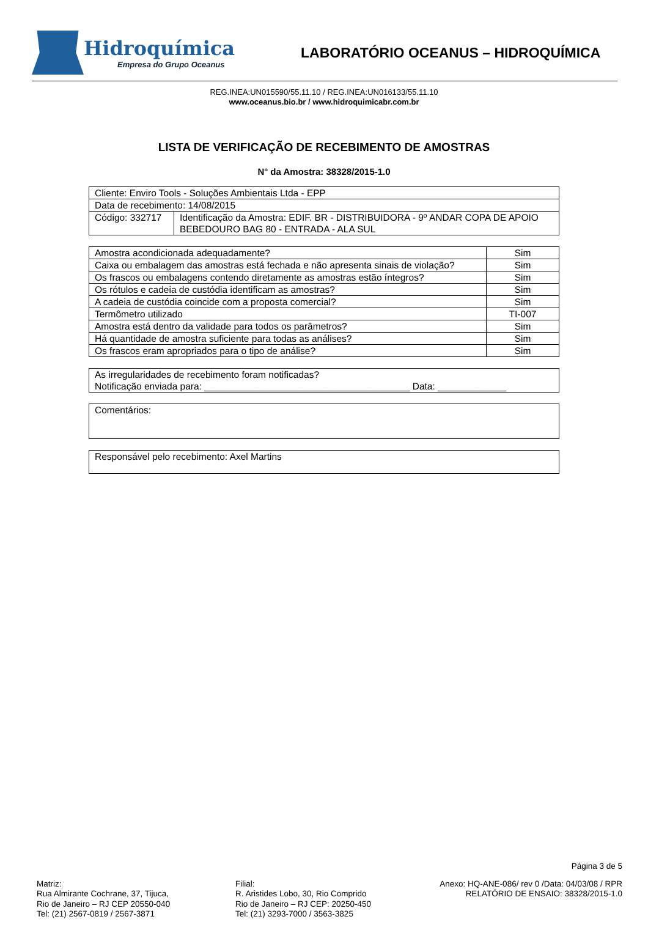Hidroquímica
Empresa do Grupo Oceanus
LABORATÓRIO OCEANUS – HIDROQUÍMICA
REG.INEA:UN015590/55.11.10 / REG.INEA:UN016133/55.11.10
www.oceanus.bio.br / www.hidroquimicabr.com.br
LISTA DE VERIFICAÇÃO DE RECEBIMENTO DE AMOSTRAS
N° da Amostra: 38328/2015-1.0
| Cliente: Enviro Tools - Soluções Ambientais Ltda - EPP | |
| Data de recebimento: 14/08/2015 | |
| Código: 332717 | Identificação da Amostra: EDIF. BR - DISTRIBUIDORA - 9º ANDAR COPA DE APOIO BEBEDOURO BAG 80 - ENTRADA - ALA SUL |
| Amostra acondicionada adequadamente? | Sim |
| Caixa ou embalagem das amostras está fechada e não apresenta sinais de violação? | Sim |
| Os frascos ou embalagens contendo diretamente as amostras estão íntegros? | Sim |
| Os rótulos e cadeia de custódia identificam as amostras? | Sim |
| A cadeia de custódia coincide com a proposta comercial? | Sim |
| Termômetro utilizado | TI-007 |
| Amostra está dentro da validade para todos os parâmetros? | Sim |
| Há quantidade de amostra suficiente para todas as análises? | Sim |
| Os frascos eram apropriados para o tipo de análise? | Sim |
| As irregularidades de recebimento foram notificadas? Notificação enviada para: _______________________________________ Data: _____________ |
| Comentários: |
| Responsável pelo recebimento: Axel Martins |
Página 3 de 5
Matriz:
Rua Almirante Cochrane, 37, Tijuca,
Rio de Janeiro – RJ CEP 20550-040
Tel: (21) 2567-0819 / 2567-3871
Filial:
R. Aristides Lobo, 30, Rio Comprido
Rio de Janeiro – RJ CEP: 20250-450
Tel: (21) 3293-7000 / 3563-3825
Anexo: HQ-ANE-086/ rev 0 /Data: 04/03/08 / RPR
RELATÓRIO DE ENSAIO: 38328/2015-1.0